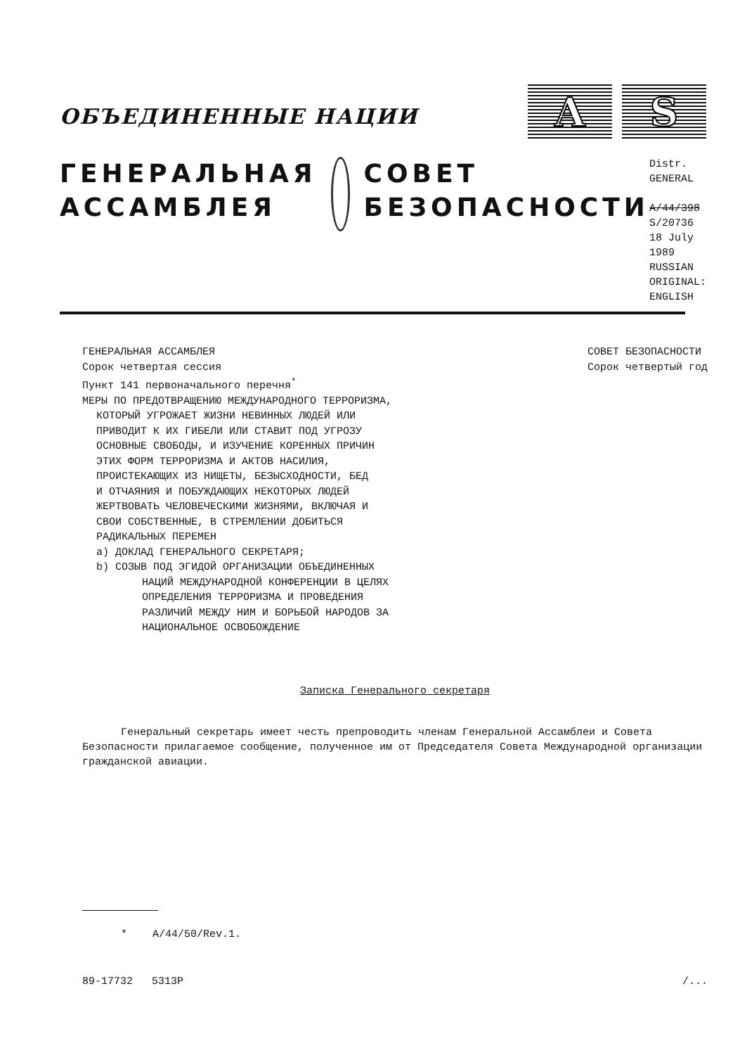A S
ОБЪЕДИНЕННЫЕ НАЦИИ
ГЕНЕРАЛЬНАЯ
АССАМБЛЕЯ
СОВЕТ
БЕЗОПАСНОСТИ
Distr.
GENERAL
A/44/398
S/20736
18 July 1989
RUSSIAN
ORIGINAL: ENGLISH
ГЕНЕРАЛЬНАЯ АССАМБЛЕЯ
Сорок четвертая сессия
Пункт 141 первоначального перечня<sup>*</sup>
МЕРЫ ПО ПРЕДОТВРАЩЕНИЮ МЕЖДУНАРОДНОГО ТЕРРОРИЗМА,
КОТОРЫЙ УГРОЖАЕТ ЖИЗНИ НЕВИННЫХ ЛЮДЕЙ ИЛИ
ПРИВОДИТ К ИХ ГИБЕЛИ ИЛИ СТАВИТ ПОД УГРОЗУ
ОСНОВНЫЕ СВОБОДЫ, И ИЗУЧЕНИЕ КОРЕННЫХ ПРИЧИН
ЭТИХ ФОРМ ТЕРРОРИЗМА И АКТОВ НАСИЛИЯ,
ПРОИСТЕКАЮЩИХ ИЗ НИЩЕТЫ, БЕЗЫСХОДНОСТИ, БЕД
И ОТЧАЯНИЯ И ПОБУЖДАЮЩИХ НЕКОТОРЫХ ЛЮДЕЙ
ЖЕРТВОВАТЬ ЧЕЛОВЕЧЕСКИМИ ЖИЗНЯМИ, ВКЛЮЧАЯ И
СВОИ СОБСТВЕННЫЕ, В СТРЕМЛЕНИИ ДОБИТЬСЯ
РАДИКАЛЬНЫХ ПЕРЕМЕН
a) ДОКЛАД ГЕНЕРАЛЬНОГО СЕКРЕТАРЯ;
b) СОЗЫВ ПОД ЭГИДОЙ ОРГАНИЗАЦИИ ОБЪЕДИНЕННЫХ
НАЦИЙ МЕЖДУНАРОДНОЙ КОНФЕРЕНЦИИ В ЦЕЛЯХ
ОПРЕДЕЛЕНИЯ ТЕРРОРИЗМА И ПРОВЕДЕНИЯ
РАЗЛИЧИЙ МЕЖДУ НИМ И БОРЬБОЙ НАРОДОВ ЗА
НАЦИОНАЛЬНОЕ ОСВОБОЖДЕНИЕ
СОВЕТ БЕЗОПАСНОСТИ
Сорок четвертый год
Записка Генерального секретаря
Генеральный секретарь имеет честь препроводить членам Генеральной Ассамблеи и Совета Безопасности прилагаемое сообщение, полученное им от Председателя Совета Международной организации гражданской авиации.
* A/44/50/Rev.1.
89-17732 5313P /...